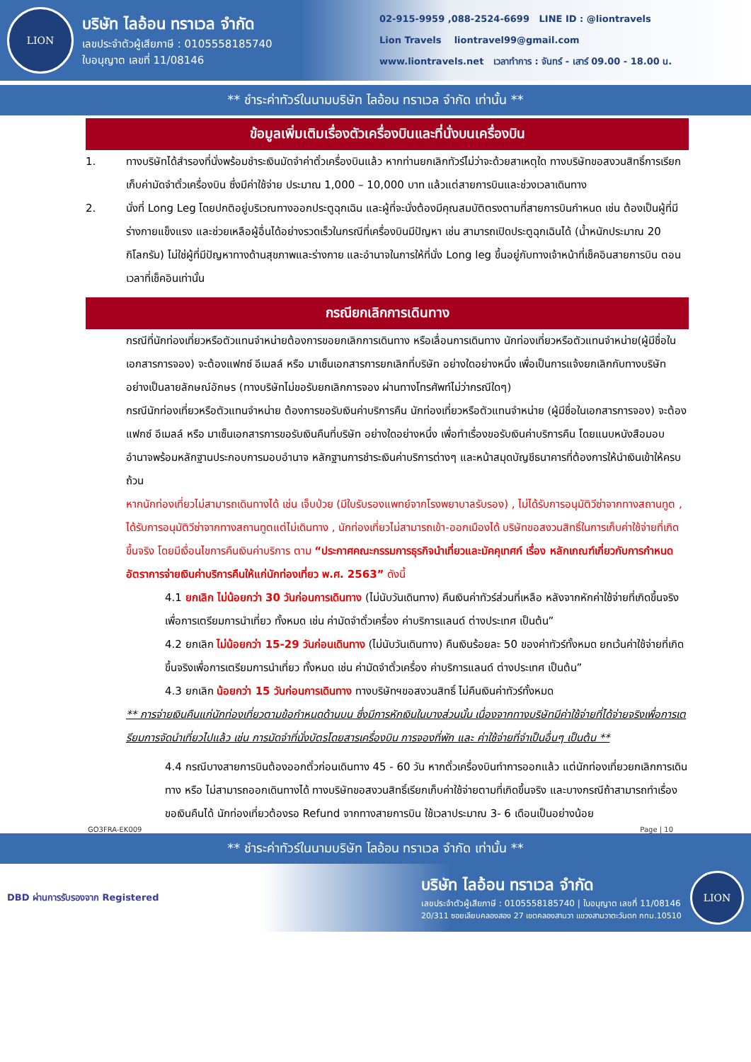LION
บริษัท ไลอ้อน ทราเวล จำกัด
เลขประจำตัวผู้เสียภาษี : 0105558185740
ใบอนุญาต เลขที่ 11/08146
02-915-9959 ,088-2524-6699 LINE ID : @liontravels
Lion Travels liontravel99@gmail.com
www.liontravels.net เวลาทำการ : จันทร์ - เสาร์ 09.00 - 18.00 น.
** ชำระค่าทัวร์ในนามบริษัท ไลอ้อน ทราเวล จำกัด เท่านั้น **
ข้อมูลเพิ่มเติมเรื่องตัวเครื่องบินและที่นั่งบนเครื่องบิน
1. ทางบริษัทได้สำรองที่นั่งพร้อมชำระเงินมัดจำค่าตั๋วเครื่องบินแล้ว หากท่านยกเลิกทัวร์ไม่ว่าจะด้วยสาเหตุใด ทางบริษัทขอสงวนสิทธิ์การเรียกเก็บค่ามัดจำตั๋วเครื่องบิน ซึ่งมีค่าใช้จ่าย ประมาณ 1,000 – 10,000 บาท แล้วแต่สายการบินและช่วงเวลาเดินทาง
2. นั่งที่ Long Leg โดยปกติอยู่บริเวณทางออกประตูฉุกเฉิน และผู้ที่จะนั่งต้องมีคุณสมบัติตรงตามที่สายการบินกำหนด เช่น ต้องเป็นผู้ที่มีร่างกายแข็งแรง และช่วยเหลือผู้อื่นได้อย่างรวดเร็วในกรณีที่เครื่องบินมีปัญหา เช่น สามารถเปิดประตูฉุกเฉินได้ (น้ำหนักประมาณ 20 กิโลกรัม) ไม่ใช่ผู้ที่มีปัญหาทางด้านสุขภาพและร่างกาย และอำนาจในการให้ที่นั่ง Long leg ขึ้นอยู่กับทางเจ้าหน้าที่เช็คอินสายการบิน ตอนเวลาที่เช็คอินเท่านั้น
กรณียกเลิกการเดินทาง
กรณีที่นักท่องเที่ยวหรือตัวแทนจำหน่ายต้องการขอยกเลิกการเดินทาง หรือเลื่อนการเดินทาง นักท่องเที่ยวหรือตัวแทนจำหน่าย(ผู้มีชื่อในเอกสารการจอง) จะต้องแฟกซ์ อีเมลล์ หรือ มาเซ็นเอกสารการยกเลิกที่บริษัท อย่างใดอย่างหนึ่ง เพื่อเป็นการแจ้งยกเลิกกับทางบริษัทอย่างเป็นลายลักษณ์อักษร (ทางบริษัทไม่ขอรับยกเลิกการจอง ผ่านทางโทรศัพท์ไม่ว่ากรณีใดๆ)
กรณีนักท่องเที่ยวหรือตัวแทนจำหน่าย ต้องการขอรับเงินค่าบริการคืน นักท่องเที่ยวหรือตัวแทนจำหน่าย (ผู้มีชื่อในเอกสารการจอง) จะต้องแฟกซ์ อีเมลล์ หรือ มาเซ็นเอกสารการขอรับเงินคืนที่บริษัท อย่างใดอย่างหนึ่ง เพื่อทำเรื่องขอรับเงินค่าบริการคืน โดยแนบหนังสือมอบอำนาจพร้อมหลักฐานประกอบการมอบอำนาจ หลักฐานการชำระเงินค่าบริการต่างๆ และหน้าสมุดบัญชีธนาคารที่ต้องการให้นำเงินเข้าให้ครบถ้วน
หากนักท่องเที่ยวไม่สามารถเดินทางได้ เช่น เจ็บป่วย (มีใบรับรองแพทย์จากโรงพยาบาลรับรอง) , ไม่ได้รับการอนุมัติวีซ่าจากทางสถานทูต , ได้รับการอนุมัติวีซ่าจากทางสถานทูตแต่ไม่เดินทาง , นักท่องเที่ยวไม่สามารถเข้า-ออกเมืองได้ บริษัทขอสงวนสิทธิ์ในการเก็บค่าใช้จ่ายที่เกิดขึ้นจริง โดยมีเงื่อนไขการคืนเงินค่าบริการ ตาม “ประกาศคณะกรรมการธุรกิจนำเที่ยวและมัคคุเทศก์ เรื่อง หลักเกณฑ์เกี่ยวกับการกำหนดอัตราการจ่ายเงินค่าบริการคืนให้แก่นักท่องเที่ยว พ.ศ. 2563” ดังนี้
4.1 ยกเลิก ไม่น้อยกว่า 30 วันก่อนการเดินทาง (ไม่นับวันเดินทาง) คืนเงินค่าทัวร์ส่วนที่เหลือ หลังจากหักค่าใช้จ่ายที่เกิดขึ้นจริงเพื่อการเตรียมการนำเที่ยว ทั้งหมด เช่น ค่ามัดจำตั๋วเครื่อง ค่าบริการแลนด์ ต่างประเทศ เป็นต้น”
4.2 ยกเลิก ไม่น้อยกว่า 15-29 วันก่อนเดินทาง (ไม่นับวันเดินทาง) คืนเงินร้อยละ 50 ของค่าทัวร์ทั้งหมด ยกเว้นค่าใช้จ่ายที่เกิดขึ้นจริงเพื่อการเตรียมการนำเที่ยว ทั้งหมด เช่น ค่ามัดจำตั๋วเครื่อง ค่าบริการแลนด์ ต่างประเทศ เป็นต้น”
4.3 ยกเลิก น้อยกว่า 15 วันก่อนการเดินทาง ทางบริษัทฯขอสงวนสิทธิ์ ไม่คืนเงินค่าทัวร์ทั้งหมด
** การจ่ายเงินคืนแก่นักท่องเที่ยวตามข้อกำหนดด้านบน ซึ่งมีการหักเงินในบางส่วนนั้น เนื่องจากทางบริษัทมีค่าใช้จ่ายที่ได้จ่ายจริงเพื่อการเตรียมการจัดนำเที่ยวไปแล้ว เช่น การมัดจำที่นั่งบัตรโดยสารเครื่องบิน การจองที่พัก และ ค่าใช้จ่ายที่จำเป็นอื่นๆ เป็นต้น **
4.4 กรณีบางสายการบินต้องออกตั๋วก่อนเดินทาง 45 - 60 วัน หากตั๋วเครื่องบินทำการออกแล้ว แต่นักท่องเที่ยวยกเลิกการเดินทาง หรือ ไม่สามารถออกเดินทางได้ ทางบริษัทขอสงวนสิทธิ์เรียกเก็บค่าใช้จ่ายตามที่เกิดขึ้นจริง และบางกรณีถ้าสามารถทำเรื่องขอเงินคืนได้ นักท่องเที่ยวต้องรอ Refund จากทางสายการบิน ใช้เวลาประมาณ 3- 6 เดือนเป็นอย่างน้อย
GO3FRA-EK009 Page | 10
** ชำระค่าทัวร์ในนามบริษัท ไลอ้อน ทราเวล จำกัด เท่านั้น **
DBD ผ่านการรับรองจาก Registered
บริษัท ไลอ้อน ทราเวล จำกัด
เลขประจำตัวผู้เสียภาษี : 0105558185740 | ใบอนุญาต เลขที่ 11/08146
20/311 ซอยเลียบคลองสอง 27 เขตคลองสามวา แขวงสามวาตะวันตก กทม.10510
LION